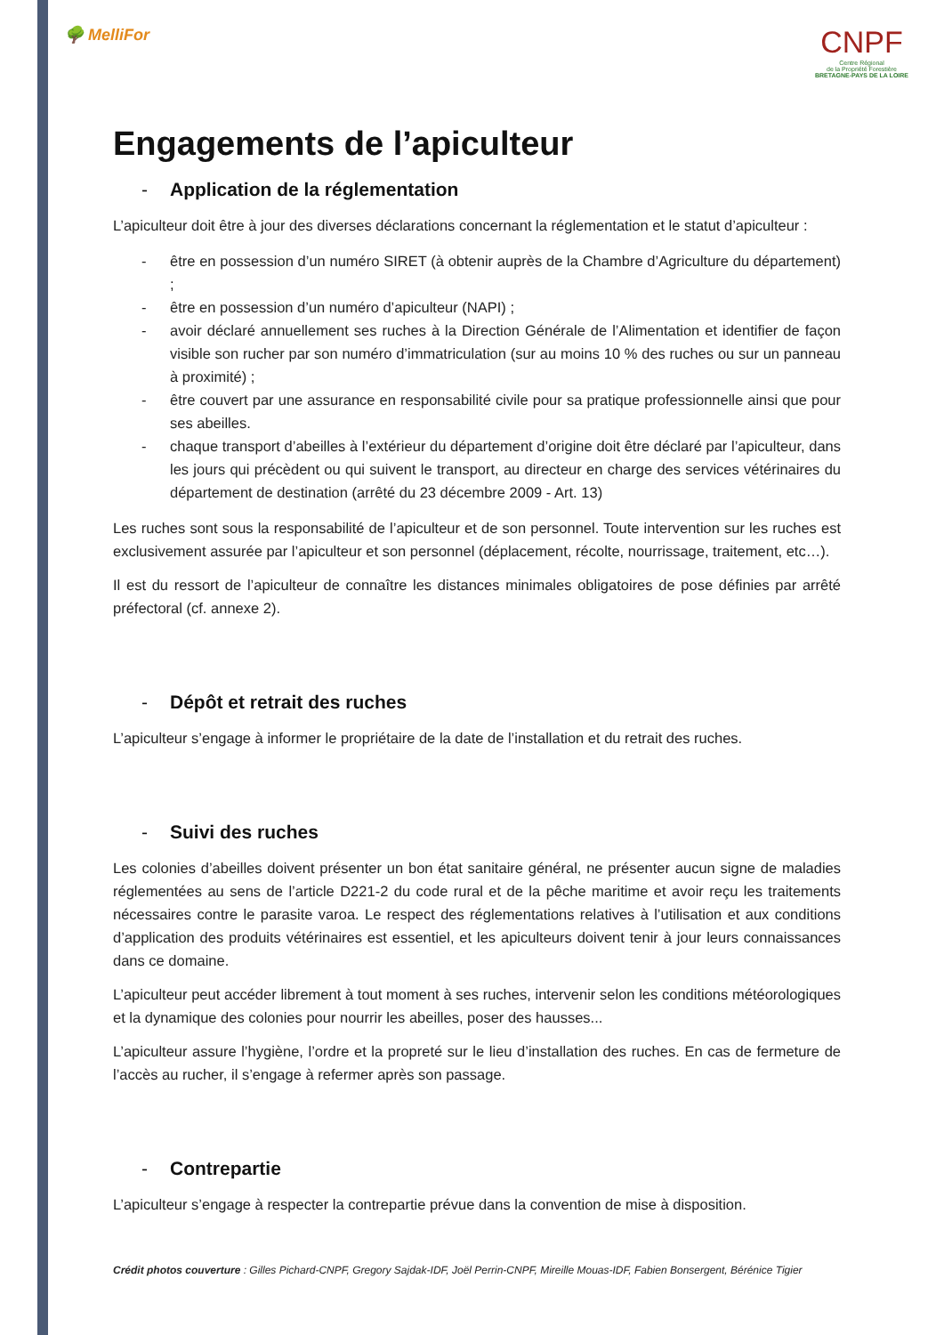🌳 MelliFor
CNPF
Centre Régional
de la Propriété Forestière
BRETAGNE-PAYS DE LA LOIRE
Engagements de l’apiculteur
- Application de la réglementation
L’apiculteur doit être à jour des diverses déclarations concernant la réglementation et le statut d’apiculteur :
- être en possession d’un numéro SIRET (à obtenir auprès de la Chambre d’Agriculture du département) ;
- être en possession d’un numéro d’apiculteur (NAPI) ;
- avoir déclaré annuellement ses ruches à la Direction Générale de l’Alimentation et identifier de façon visible son rucher par son numéro d’immatriculation (sur au moins 10 % des ruches ou sur un panneau à proximité) ;
- être couvert par une assurance en responsabilité civile pour sa pratique professionnelle ainsi que pour ses abeilles.
- chaque transport d’abeilles à l’extérieur du département d’origine doit être déclaré par l’apiculteur, dans les jours qui précèdent ou qui suivent le transport, au directeur en charge des services vétérinaires du département de destination (arrêté du 23 décembre 2009 - Art. 13)
Les ruches sont sous la responsabilité de l’apiculteur et de son personnel. Toute intervention sur les ruches est exclusivement assurée par l’apiculteur et son personnel (déplacement, récolte, nourrissage, traitement, etc…).
Il est du ressort de l’apiculteur de connaître les distances minimales obligatoires de pose définies par arrêté préfectoral (cf. annexe 2).
- Dépôt et retrait des ruches
L’apiculteur s’engage à informer le propriétaire de la date de l’installation et du retrait des ruches.
- Suivi des ruches
Les colonies d’abeilles doivent présenter un bon état sanitaire général, ne présenter aucun signe de maladies réglementées au sens de l’article D221-2 du code rural et de la pêche maritime et avoir reçu les traitements nécessaires contre le parasite varoa. Le respect des réglementations relatives à l’utilisation et aux conditions d’application des produits vétérinaires est essentiel, et les apiculteurs doivent tenir à jour leurs connaissances dans ce domaine.
L’apiculteur peut accéder librement à tout moment à ses ruches, intervenir selon les conditions météorologiques et la dynamique des colonies pour nourrir les abeilles, poser des hausses...
L’apiculteur assure l’hygiène, l’ordre et la propreté sur le lieu d’installation des ruches. En cas de fermeture de l’accès au rucher, il s’engage à refermer après son passage.
- Contrepartie
L’apiculteur s’engage à respecter la contrepartie prévue dans la convention de mise à disposition.
Crédit photos couverture : Gilles Pichard-CNPF, Gregory Sajdak-IDF, Joël Perrin-CNPF, Mireille Mouas-IDF, Fabien Bonsergent, Bérénice Tigier